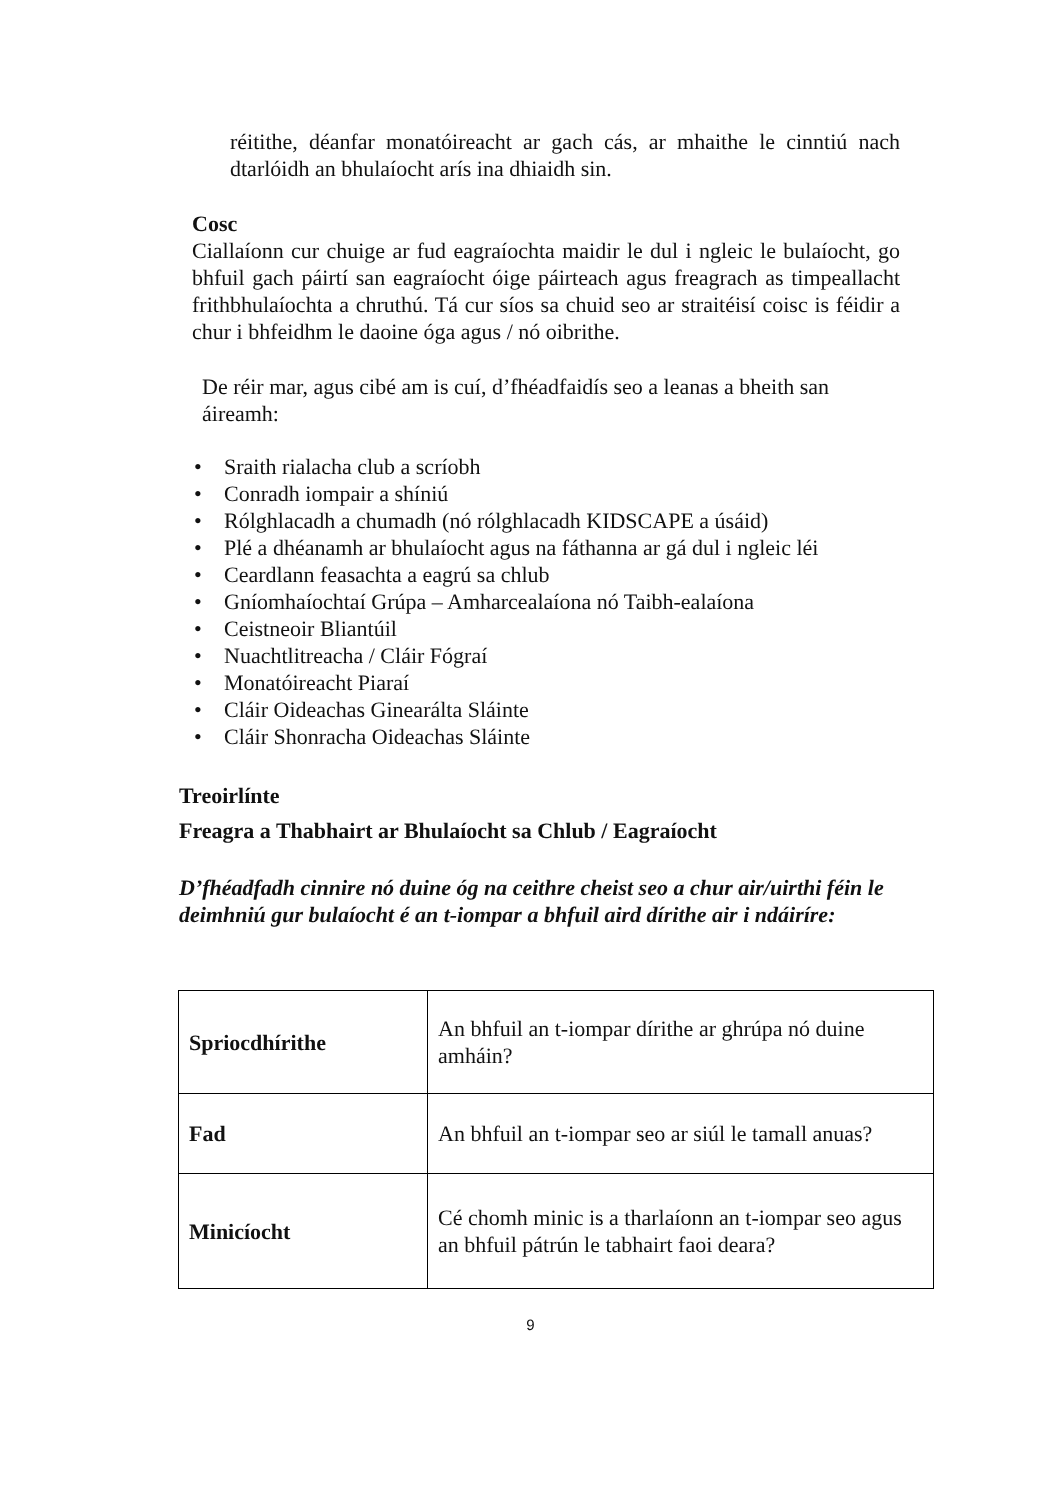réitithe, déanfar monatóireacht ar gach cás, ar mhaithe le cinntiú nach dtarlóidh an bhulaíocht arís ina dhiaidh sin.
Cosc
Ciallaíonn cur chuige ar fud eagraíochta maidir le dul i ngleic le bulaíocht, go bhfuil gach páirtí san eagraíocht óige páirteach agus freagrach as timpeallacht frithbhulaíochta a chruthú. Tá cur síos sa chuid seo ar straitéisí coisc is féidir a chur i bhfeidhm le daoine óga agus / nó oibrithe.
De réir mar, agus cibé am is cuí, d’fhéadfaidís seo a leanas a bheith san áireamh:
• Sraith rialacha club a scríobh
• Conradh iompair a shíniú
• Rólghlacadh a chumadh (nó rólghlacadh KIDSCAPE a úsáid)
• Plé a dhéanamh ar bhulaíocht agus na fáthanna ar gá dul i ngleic léi
• Ceardlann feasachta a eagrú sa chlub
• Gníomhaíochtaí Grúpa – Amharcealaíona nó Taibh-ealaíona
• Ceistneoir Bliantúil
• Nuachtlitreacha / Cláir Fógraí
• Monatóireacht Piaraí
• Cláir Oideachas Ginearálta Sláinte
• Cláir Shonracha Oideachas Sláinte
Treoirlínte
Freagra a Thabhairt ar Bhulaíocht sa Chlub / Eagraíocht
D’fhéadfadh cinnire nó duine óg na ceithre cheist seo a chur air/uirthi féin le deimhniú gur bulaíocht é an t-iompar a bhfuil aird dírithe air i ndáiríre:
| Spriocdhírithe | An bhfuil an t-iompar dírithe ar ghrúpa nó duine amháin? |
| Fad | An bhfuil an t-iompar seo ar siúl le tamall anuas? |
| Minicíocht | Cé chomh minic is a tharlaíonn an t-iompar seo agus an bhfuil pátrún le tabhairt faoi deara? |
9